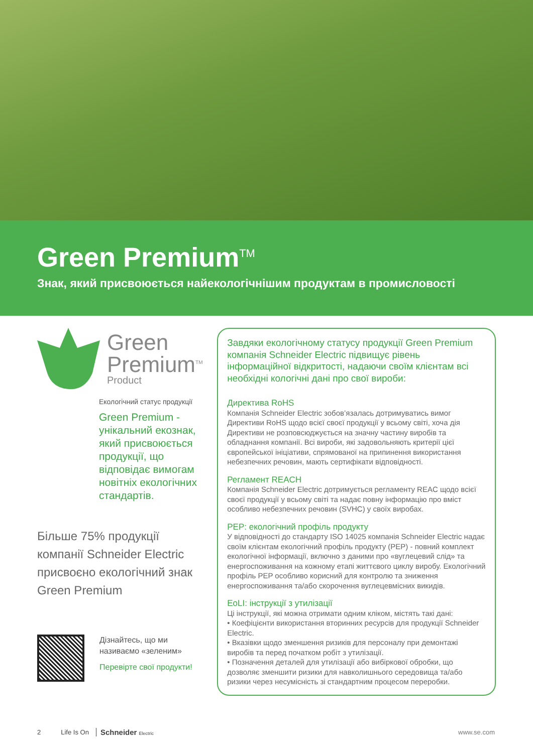Green Premium<sup>TM</sup>
Знак, який присвоюється найекологічнішим продуктам в промисловості
Green
Premium<sup>TM</sup>
Product
Екологічний статус продукції
Green Premium - унікальний екознак, який присвоюється продукції, що відповідає вимогам новітніх екологічних стандартів.
Більше 75% продукції компанії Schneider Electric присвоєно екологічний знак
Green Premium
Дізнайтесь, що ми
називаємо «зеленим»
Перевірте свої продукти!
Завдяки екологічному статусу продукції Green Premium компанія Schneider Electric підвищує рівень інформаційної відкритості, надаючи своїм клієнтам всі необхідні кологічні дані про свої вироби:
Директива RoHS
Компанія Schneider Electric зобов’язалась дотримуватись вимог Директиви RoHS щодо всієї своєї продукції у всьому світі, хоча дія Директиви не розповсюджується на значну частину виробів та обладнання компанії. Всі вироби, які задовольняють критерії цієї європейської ініціативи, спрямованої на припинення використання небезпечних речовин, мають сертифікати відповідності.
Регламент REACH
Компанія Schneider Electric дотримується регламенту REAC щодо всієї своєї продукції у всьому світі та надає повну інформацію про вміст особливо небезпечних речовин (SVHC) у своїх виробах.
PEP: екологічний профіль продукту
У відповідності до стандарту ISO 14025 компанія Schneider Electric надає своїм клієнтам екологічний профіль продукту (PEP) - повний комплект екологічної інформації, включно з даними про «вуглецевий слід» та енергоспоживання на кожному етапі життєвого циклу виробу. Екологічний профіль PEP особливо корисний для контролю та зниження енергоспоживання та/або скорочення вуглецевмісних викидів.
EoLI: інструкції з утилізації
Ці інструкції, які можна отримати одним кліком, містять такі дані:
• Коефіцієнти використання вторинних ресурсів для продукції Schneider Electric.
• Вказівки щодо зменшення ризиків для персоналу при демонтажі виробів та перед початком робіт з утилізації.
• Позначення деталей для утилізації або вибіркової обробки, що дозволяє зменшити ризики для навколишнього середовища та/або ризики через несумісність зі стандартним процесом переробки.
2 Life Is On Schneider Electric www.se.com